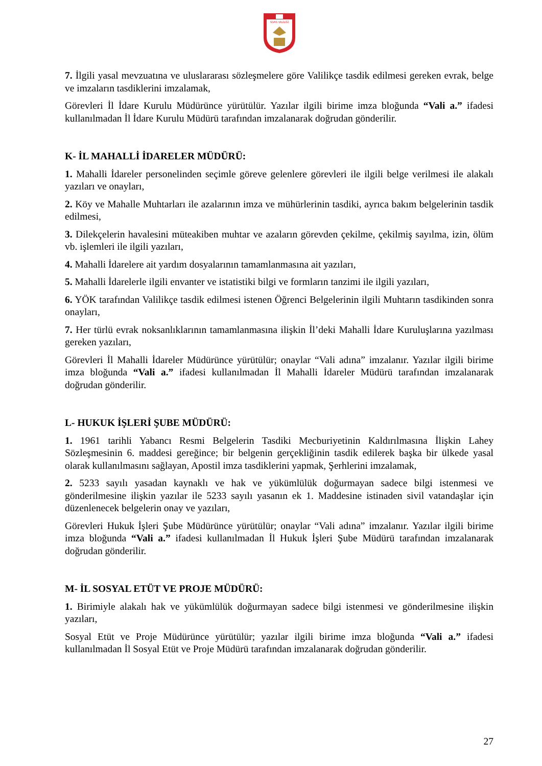SİVAS VALİLİĞİ
7. İlgili yasal mevzuatına ve uluslararası sözleşmelere göre Valilikçe tasdik edilmesi gereken evrak, belge ve imzaların tasdiklerini imzalamak,
Görevleri İl İdare Kurulu Müdürünce yürütülür. Yazılar ilgili birime imza bloğunda “Vali a.” ifadesi kullanılmadan İl İdare Kurulu Müdürü tarafından imzalanarak doğrudan gönderilir.
K- İL MAHALLİ İDARELER MÜDÜRÜ:
1. Mahalli İdareler personelinden seçimle göreve gelenlere görevleri ile ilgili belge verilmesi ile alakalı yazıları ve onayları,
2. Köy ve Mahalle Muhtarları ile azalarının imza ve mühürlerinin tasdiki, ayrıca bakım belgelerinin tasdik edilmesi,
3. Dilekçelerin havalesini müteakiben muhtar ve azaların görevden çekilme, çekilmiş sayılma, izin, ölüm vb. işlemleri ile ilgili yazıları,
4. Mahalli İdarelere ait yardım dosyalarının tamamlanmasına ait yazıları,
5. Mahalli İdarelerle ilgili envanter ve istatistiki bilgi ve formların tanzimi ile ilgili yazıları,
6. YÖK tarafından Valilikçe tasdik edilmesi istenen Öğrenci Belgelerinin ilgili Muhtarın tasdikinden sonra onayları,
7. Her türlü evrak noksanlıklarının tamamlanmasına ilişkin İl’deki Mahalli İdare Kuruluşlarına yazılması gereken yazıları,
Görevleri İl Mahalli İdareler Müdürünce yürütülür; onaylar “Vali adına” imzalanır. Yazılar ilgili birime imza bloğunda “Vali a.” ifadesi kullanılmadan İl Mahalli İdareler Müdürü tarafından imzalanarak doğrudan gönderilir.
L- HUKUK İŞLERİ ŞUBE MÜDÜRÜ:
1. 1961 tarihli Yabancı Resmi Belgelerin Tasdiki Mecburiyetinin Kaldırılmasına İlişkin Lahey Sözleşmesinin 6. maddesi gereğince; bir belgenin gerçekliğinin tasdik edilerek başka bir ülkede yasal olarak kullanılmasını sağlayan, Apostil imza tasdiklerini yapmak, Şerhlerini imzalamak,
2. 5233 sayılı yasadan kaynaklı ve hak ve yükümlülük doğurmayan sadece bilgi istenmesi ve gönderilmesine ilişkin yazılar ile 5233 sayılı yasanın ek 1. Maddesine istinaden sivil vatandaşlar için düzenlenecek belgelerin onay ve yazıları,
Görevleri Hukuk İşleri Şube Müdürünce yürütülür; onaylar “Vali adına” imzalanır. Yazılar ilgili birime imza bloğunda “Vali a.” ifadesi kullanılmadan İl Hukuk İşleri Şube Müdürü tarafından imzalanarak doğrudan gönderilir.
M- İL SOSYAL ETÜT VE PROJE MÜDÜRÜ:
1. Birimiyle alakalı hak ve yükümlülük doğurmayan sadece bilgi istenmesi ve gönderilmesine ilişkin yazıları,
Sosyal Etüt ve Proje Müdürünce yürütülür; yazılar ilgili birime imza bloğunda “Vali a.” ifadesi kullanılmadan İl Sosyal Etüt ve Proje Müdürü tarafından imzalanarak doğrudan gönderilir.
27